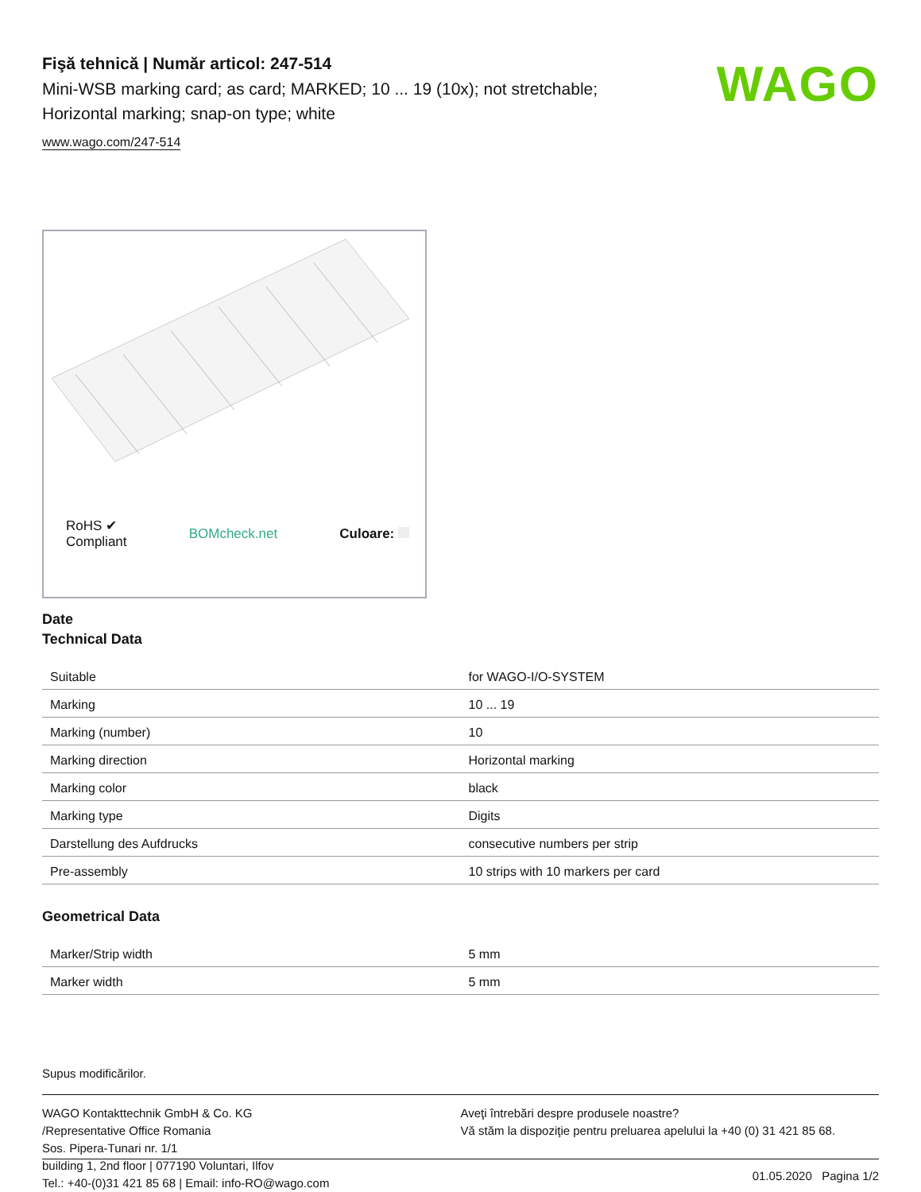Fişă tehnică | Număr articol: 247-514
Mini-WSB marking card; as card; MARKED; 10 ... 19 (10x); not stretchable;
Horizontal marking; snap-on type; white
www.wago.com/247-514
WAGO
RoHS ✔
Compliant BOMcheck.net Culoare:
Date
Technical Data
| Suitable | for WAGO-I/O-SYSTEM |
| Marking | 10 ... 19 |
| Marking (number) | 10 |
| Marking direction | Horizontal marking |
| Marking color | black |
| Marking type | Digits |
| Darstellung des Aufdrucks | consecutive numbers per strip |
| Pre-assembly | 10 strips with 10 markers per card |
Geometrical Data
| Marker/Strip width | 5 mm |
| Marker width | 5 mm |
Supus modificărilor.
WAGO Kontakttechnik GmbH & Co. KG
/Representative Office Romania
Sos. Pipera-Tunari nr. 1/1
building 1, 2nd floor | 077190 Voluntari, Ilfov
Tel.: +40-(0)31 421 85 68 | Email: info-RO@wago.com
Aveţi întrebări despre produsele noastre?
Vă stăm la dispoziţie pentru preluarea apelului la +40 (0) 31 421 85 68.
01.05.2020 Pagina 1/2